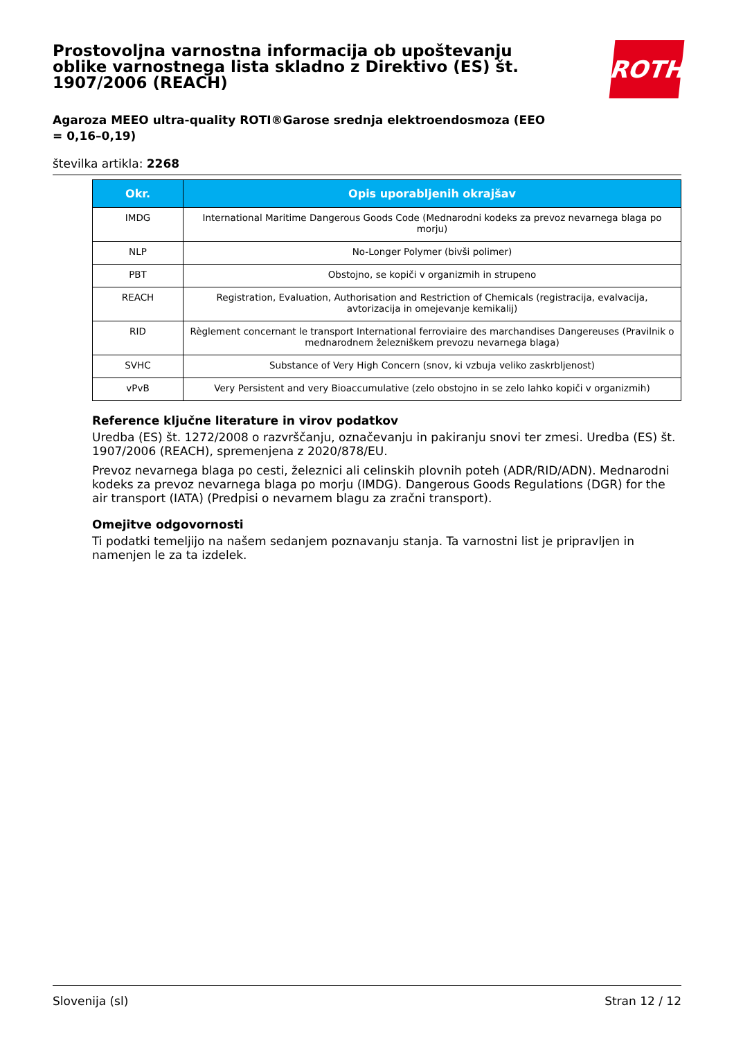Prostovoljna varnostna informacija ob upoštevanju oblike varnostnega lista skladno z Direktivo (ES) št. 1907/2006 (REACH)
ROTH
Agaroza MEEO ultra-quality ROTI®Garose srednja elektroendosmoza (EEO = 0,16–0,19)
številka artikla: 2268
| Okr. | Opis uporabljenih okrajšav |
| --- | --- |
| IMDG | International Maritime Dangerous Goods Code (Mednarodni kodeks za prevoz nevarnega blaga po morju) |
| NLP | No-Longer Polymer (bivši polimer) |
| PBT | Obstojno, se kopiči v organizmih in strupeno |
| REACH | Registration, Evaluation, Authorisation and Restriction of Chemicals (registracija, evalvacija, avtorizacija in omejevanje kemikalij) |
| RID | Règlement concernant le transport International ferroviaire des marchandises Dangereuses (Pravilnik o mednarodnem železniškem prevozu nevarnega blaga) |
| SVHC | Substance of Very High Concern (snov, ki vzbuja veliko zaskrbljenost) |
| vPvB | Very Persistent and very Bioaccumulative (zelo obstojno in se zelo lahko kopiči v organizmih) |
Reference ključne literature in virov podatkov
Uredba (ES) št. 1272/2008 o razvrščanju, označevanju in pakiranju snovi ter zmesi. Uredba (ES) št. 1907/2006 (REACH), spremenjena z 2020/878/EU.
Prevoz nevarnega blaga po cesti, železnici ali celinskih plovnih poteh (ADR/RID/ADN). Mednarodni kodeks za prevoz nevarnega blaga po morju (IMDG). Dangerous Goods Regulations (DGR) for the air transport (IATA) (Predpisi o nevarnem blagu za zračni transport).
Omejitve odgovornosti
Ti podatki temeljijo na našem sedanjem poznavanju stanja. Ta varnostni list je pripravljen in namenjen le za ta izdelek.
Slovenija (sl) Stran 12 / 12